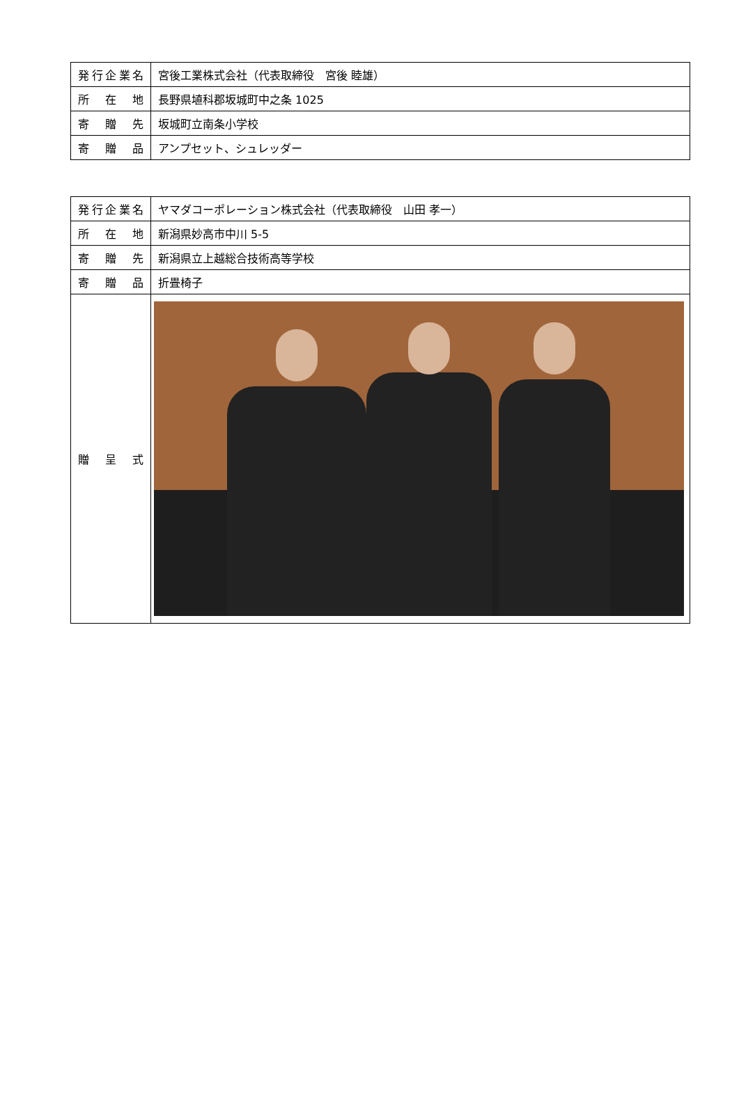| 発行企業名 | 宮後工業株式会社（代表取締役 宮後 睦雄） |
| 所 在 地 | 長野県埴科郡坂城町中之条 1025 |
| 寄 贈 先 | 坂城町立南条小学校 |
| 寄 贈 品 | アンプセット、シュレッダー |
| 発行企業名 | ヤマダコーポレーション株式会社（代表取締役 山田 孝一） |
| 所 在 地 | 新潟県妙高市中川 5-5 |
| 寄 贈 先 | 新潟県立上越総合技術高等学校 |
| 寄 贈 品 | 折畳椅子 |
| 贈 呈 式 | |